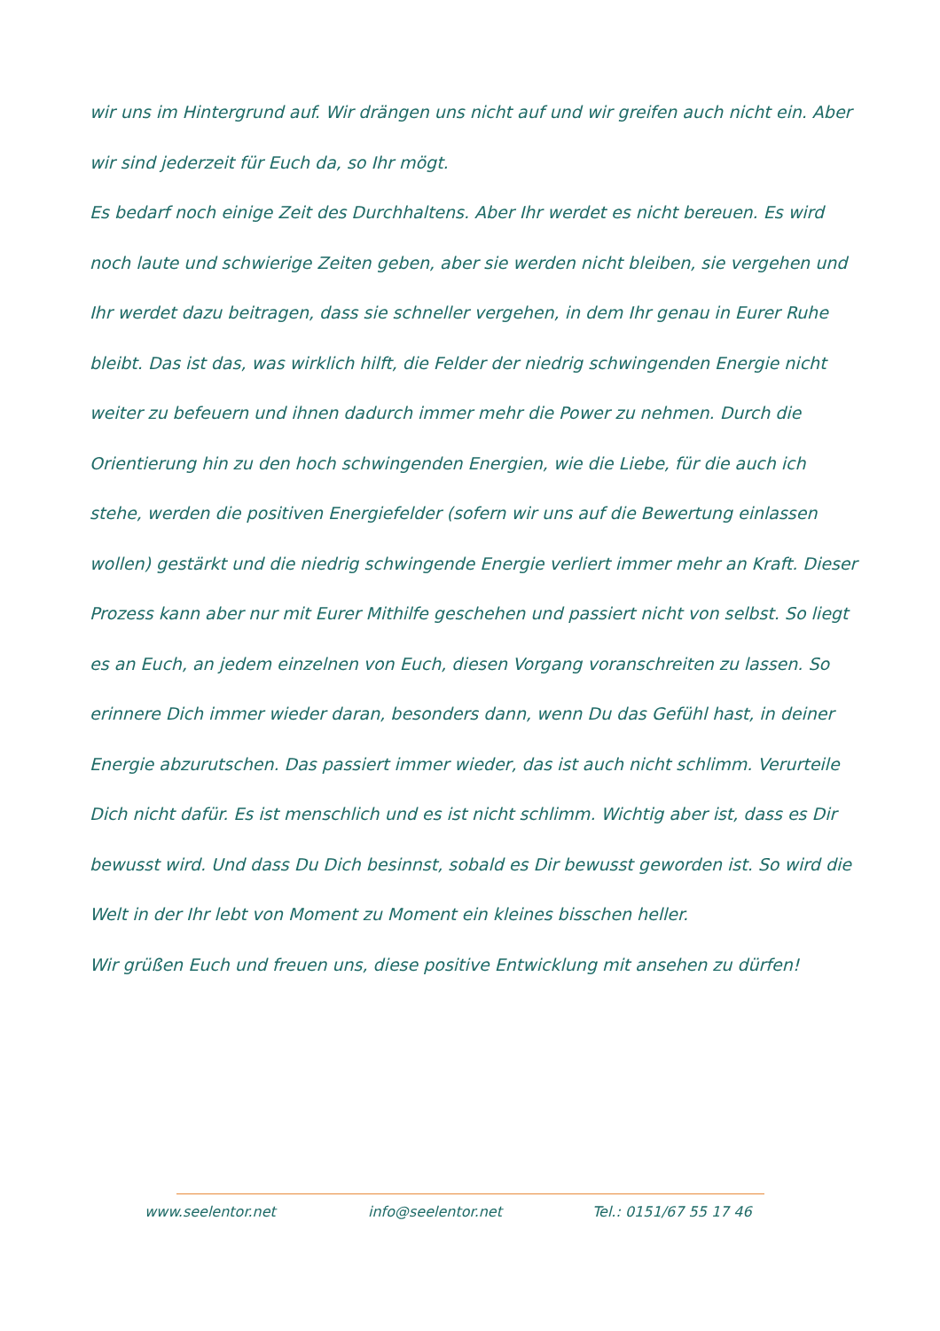wir uns im Hintergrund auf. Wir drängen uns nicht auf und wir greifen auch nicht ein. Aber wir sind jederzeit für Euch da, so Ihr mögt.
Es bedarf noch einige Zeit des Durchhaltens. Aber Ihr werdet es nicht bereuen. Es wird noch laute und schwierige Zeiten geben, aber sie werden nicht bleiben, sie vergehen und Ihr werdet dazu beitragen, dass sie schneller vergehen, in dem Ihr genau in Eurer Ruhe bleibt. Das ist das, was wirklich hilft, die Felder der niedrig schwingenden Energie nicht weiter zu befeuern und ihnen dadurch immer mehr die Power zu nehmen. Durch die Orientierung hin zu den hoch schwingenden Energien, wie die Liebe, für die auch ich stehe, werden die positiven Energiefelder (sofern wir uns auf die Bewertung einlassen wollen) gestärkt und die niedrig schwingende Energie verliert immer mehr an Kraft. Dieser Prozess kann aber nur mit Eurer Mithilfe geschehen und passiert nicht von selbst. So liegt es an Euch, an jedem einzelnen von Euch, diesen Vorgang voranschreiten zu lassen. So erinnere Dich immer wieder daran, besonders dann, wenn Du das Gefühl hast, in deiner Energie abzurutschen. Das passiert immer wieder, das ist auch nicht schlimm. Verurteile Dich nicht dafür. Es ist menschlich und es ist nicht schlimm. Wichtig aber ist, dass es Dir bewusst wird. Und dass Du Dich besinnst, sobald es Dir bewusst geworden ist. So wird die Welt in der Ihr lebt von Moment zu Moment ein kleines bisschen heller.
Wir grüßen Euch und freuen uns, diese positive Entwicklung mit ansehen zu dürfen!
www.seelentor.net info@seelentor.net Tel.: 0151/67 55 17 46